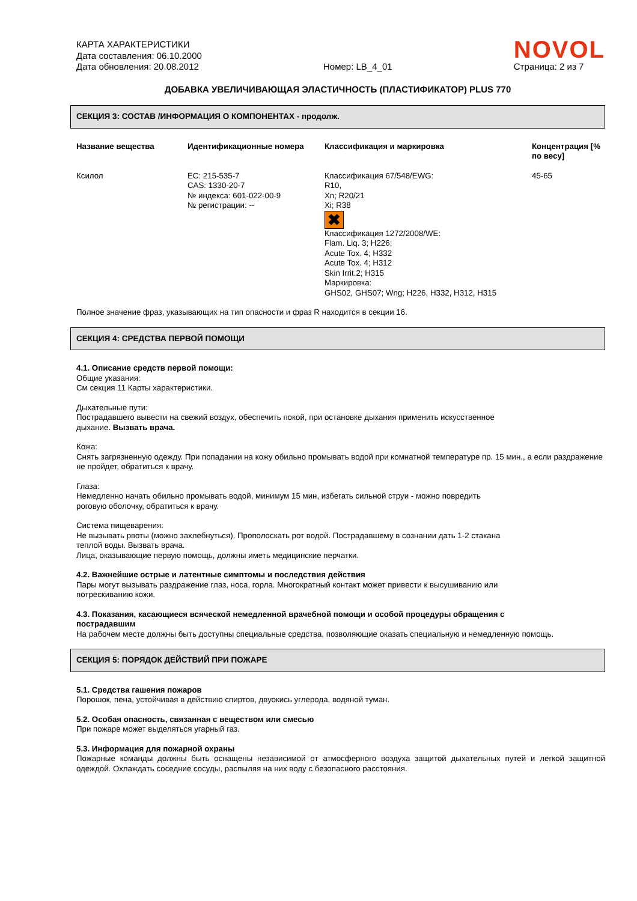КАРТА ХАРАКТЕРИСТИКИ
Дата составления: 06.10.2000
Дата обновления: 20.08.2012
Номер: LB_4_01
NOVOL
Страница: 2 из 7
ДОБАВКА УВЕЛИЧИВАЮЩАЯ ЭЛАСТИЧНОСТЬ (ПЛАСТИФИКАТОР) PLUS 770
СЕКЦИЯ 3: СОСТАВ /ИНФОРМАЦИЯ О КОМПОНЕНТАХ - продолж.
| Название вещества | Идентификационные номера | Классификация и маркировка | Концентрация [% по весу] |
| --- | --- | --- | --- |
| Ксилол | EC: 215-535-7 CAS: 1330-20-7 № индекса: 601-022-00-9 № регистрации: -- | Классификация 67/548/EWG: R10, Xn; R20/21 Xi; R38 ✖ Классификация 1272/2008/WE: Flam. Liq. 3; H226; Acute Tox. 4; H332 Acute Tox. 4; H312 Skin Irrit.2; H315 Маркировка: GHS02, GHS07; Wng; H226, H332, H312, H315 | 45-65 |
Полное значение фраз, указывающих на тип опасности и фраз R находится в секции 16.
СЕКЦИЯ 4: СРЕДСТВА ПЕРВОЙ ПОМОЩИ
4.1. Описание средств первой помощи:
Общие указания:
См секция 11 Карты характеристики.
Дыхательные пути:
Пострадавшего вывести на свежий воздух, обеспечить покой, при остановке дыхания применить искусственное
дыхание. Вызвать врача.
Кожа:
Снять загрязненную одежду. При попадании на кожу обильно промывать водой при комнатной температуре пр. 15 мин., а если раздражение не пройдет, обратиться к врачу.
Глаза:
Немедленно начать обильно промывать водой, минимум 15 мин, избегать сильной струи - можно повредить
роговую оболочку, обратиться к врачу.
Система пищеварения:
Не вызывать рвоты (можно захлебнуться). Прополоскать рот водой. Пострадавшему в сознании дать 1-2 стакана
теплой воды. Вызвать врача.
Лица, оказывающие первую помощь, должны иметь медицинские перчатки.
4.2. Важнейшие острые и латентные симптомы и последствия действия
Пары могут вызывать раздражение глаз, носа, горла. Многократный контакт может привести к высушиванию или
потрескиванию кожи.
4.3. Показания, касающиеся всяческой немедленной врачебной помощи и особой процедуры обращения с
пострадавшим
На рабочем месте должны быть доступны специальные средства, позволяющие оказать специальную и немедленную помощь.
СЕКЦИЯ 5: ПОРЯДОК ДЕЙСТВИЙ ПРИ ПОЖАРЕ
5.1. Средства гашения пожаров
Порошок, пена, устойчивая в действию спиртов, двуокись углерода, водяной туман.
5.2. Особая опасность, связанная с веществом или смесью
При пожаре может выделяться угарный газ.
5.3. Информация для пожарной охраны
Пожарные команды должны быть оснащены независимой от атмосферного воздуха защитой дыхательных путей и легкой защитной одеждой. Охлаждать соседние сосуды, распыляя на них воду с безопасного расстояния.